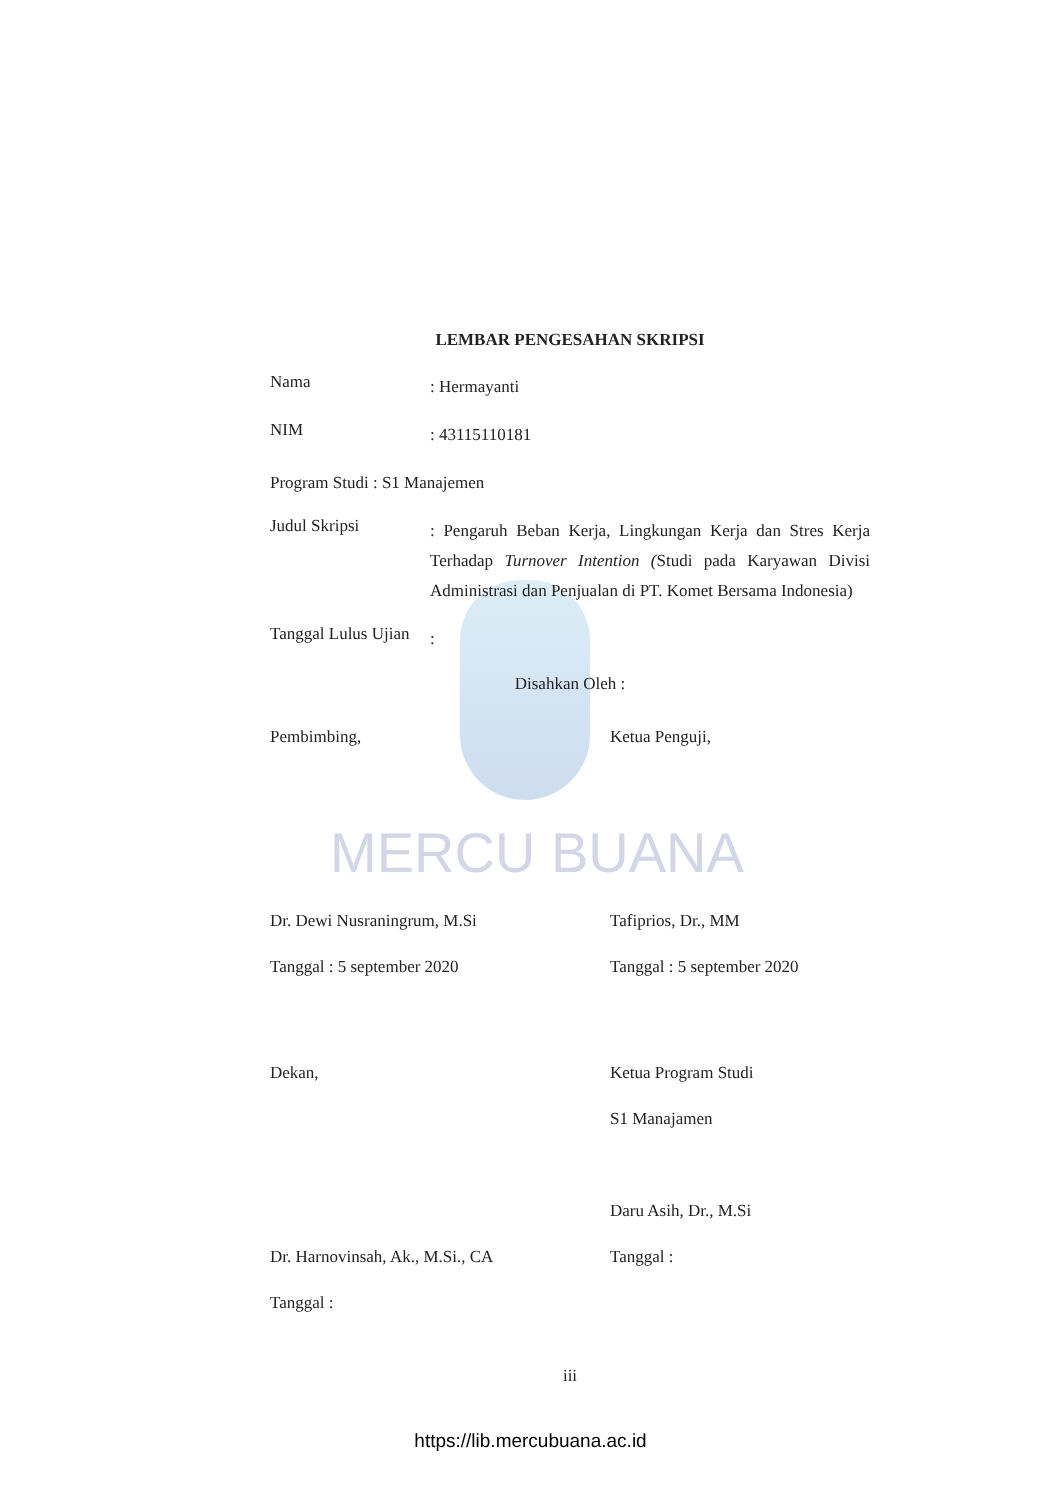MERCU BUANA
LEMBAR PENGESAHAN SKRIPSI
Nama
: Hermayanti
NIM
: 43115110181
Program Studi : S1 Manajemen
Judul Skripsi
: Pengaruh Beban Kerja, Lingkungan Kerja dan Stres Kerja Terhadap Turnover Intention (Studi pada Karyawan Divisi Administrasi dan Penjualan di PT. Komet Bersama Indonesia)
Tanggal Lulus Ujian
:
Disahkan Oleh :
Pembimbing,
Dr. Dewi Nusraningrum, M.Si
Tanggal : 5 september 2020
Ketua Penguji,
Tafiprios, Dr., MM
Tanggal : 5 september 2020
Dekan,
Dr. Harnovinsah, Ak., M.Si., CA
Tanggal :
Ketua Program Studi
S1 Manajamen
Daru Asih, Dr., M.Si
Tanggal :
iii
https://lib.mercubuana.ac.id